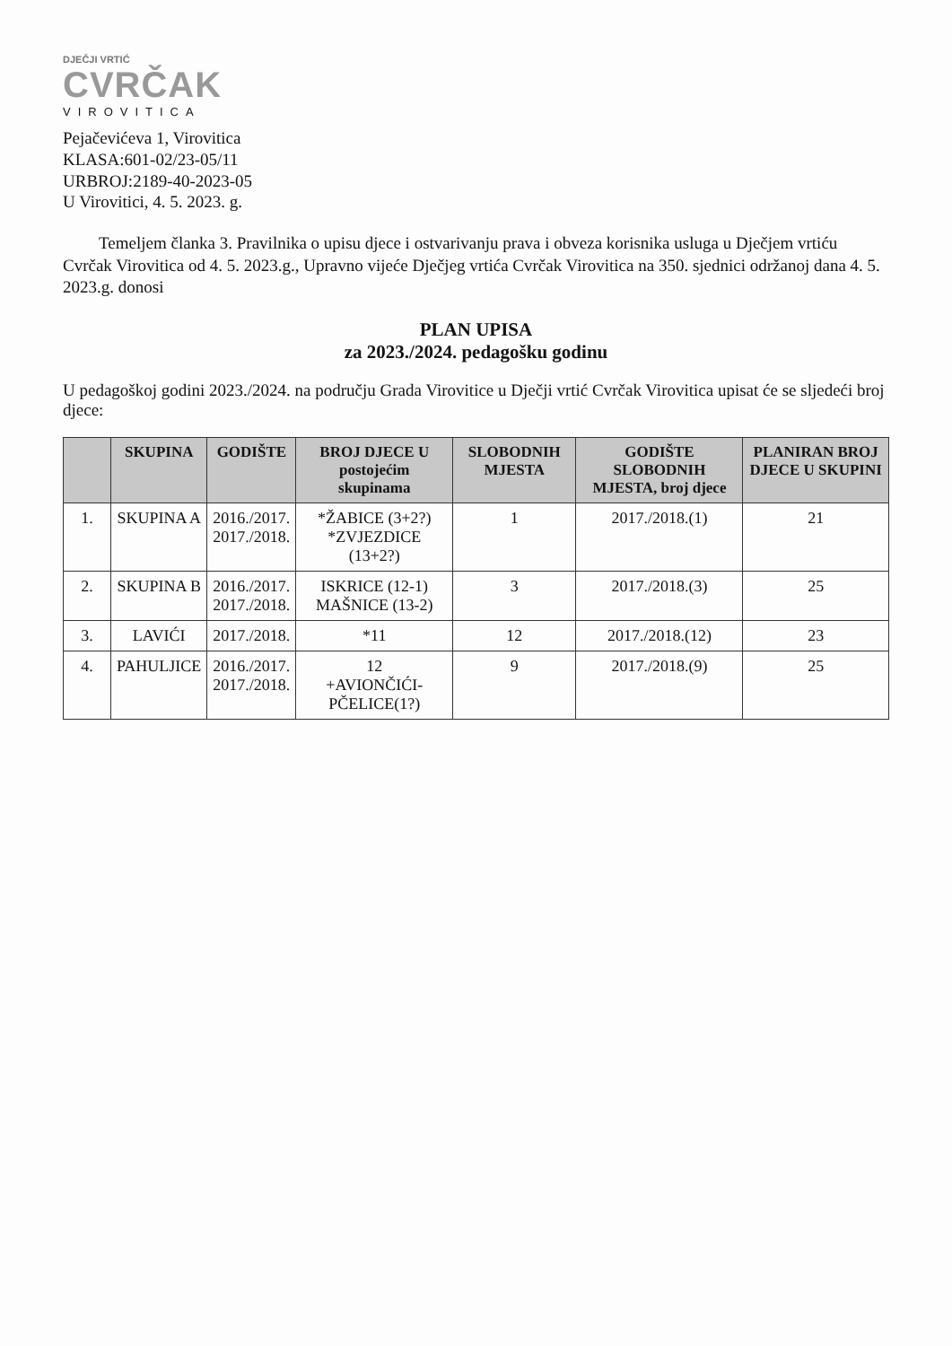DJEČJI VRTIĆ
CVRČAK
VIROVITICA
Pejačevićeva 1, Virovitica
KLASA:601-02/23-05/11
URBROJ:2189-40-2023-05
U Virovitici, 4. 5. 2023. g.
Temeljem članka 3. Pravilnika o upisu djece i ostvarivanju prava i obveza korisnika usluga u Dječjem vrtiću Cvrčak Virovitica od 4. 5. 2023.g., Upravno vijeće Dječjeg vrtića Cvrčak Virovitica na 350. sjednici održanoj dana 4. 5. 2023.g. donosi
PLAN UPISA
za 2023./2024. pedagošku godinu
U pedagoškoj godini 2023./2024. na području Grada Virovitice u Dječji vrtić Cvrčak Virovitica upisat će se sljedeći broj djece:
| | SKUPINA | GODIŠTE | BROJ DJECE U postojećim skupinama | SLOBODNIH MJESTA | GODIŠTE SLOBODNIH MJESTA, broj djece | PLANIRAN BROJ DJECE U SKUPINI |
| --- | --- | --- | --- | --- | --- | --- |
| 1. | SKUPINA A | 2016./2017. 2017./2018. | *ŽABICE (3+2?) *ZVJEZDICE (13+2?) | 1 | 2017./2018.(1) | 21 |
| 2. | SKUPINA B | 2016./2017. 2017./2018. | ISKRICE (12-1) MAŠNICE (13-2) | 3 | 2017./2018.(3) | 25 |
| 3. | LAVIĆI | 2017./2018. | *11 | 12 | 2017./2018.(12) | 23 |
| 4. | PAHULJICE | 2016./2017. 2017./2018. | 12 +AVIONČIĆI- PČELICE(1?) | 9 | 2017./2018.(9) | 25 |